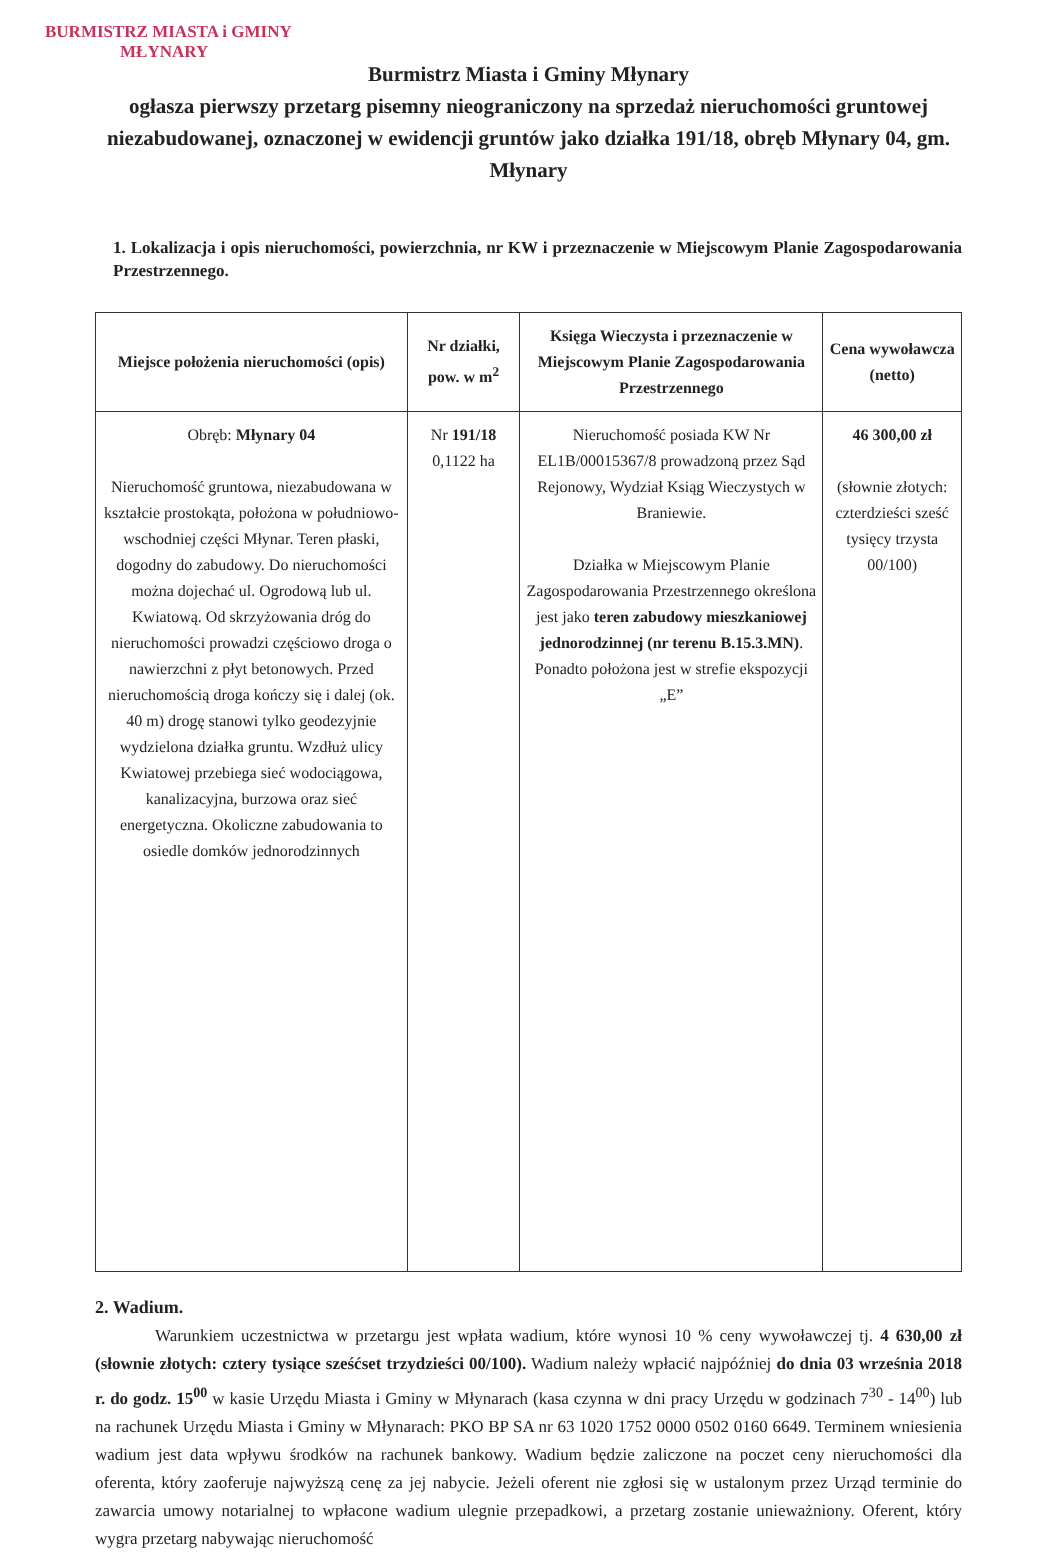BURMISTRZ MIASTA i GMINY
MŁYNARY
Burmistrz Miasta i Gminy Młynary
ogłasza pierwszy przetarg pisemny nieograniczony na sprzedaż nieruchomości gruntowej niezabudowanej, oznaczonej w ewidencji gruntów jako działka 191/18, obręb Młynary 04, gm. Młynary
1. Lokalizacja i opis nieruchomości, powierzchnia, nr KW i przeznaczenie w Miejscowym Planie Zagospodarowania Przestrzennego.
| Miejsce położenia nieruchomości (opis) | Nr działki, pow. w m<sup>2</sup> | Księga Wieczysta i przeznaczenie w Miejscowym Planie Zagospodarowania Przestrzennego | Cena wywoławcza (netto) |
| --- | --- | --- | --- |
| Obręb: Młynary 04 Nieruchomość gruntowa, niezabudowana w kształcie prostokąta, położona w południowo-wschodniej części Młynar. Teren płaski, dogodny do zabudowy. Do nieruchomości można dojechać ul. Ogrodową lub ul. Kwiatową. Od skrzyżowania dróg do nieruchomości prowadzi częściowo droga o nawierzchni z płyt betonowych. Przed nieruchomością droga kończy się i dalej (ok. 40 m) drogę stanowi tylko geodezyjnie wydzielona działka gruntu. Wzdłuż ulicy Kwiatowej przebiega sieć wodociągowa, kanalizacyjna, burzowa oraz sieć energetyczna. Okoliczne zabudowania to osiedle domków jednorodzinnych | Nr 191/18 0,1122 ha | Nieruchomość posiada KW Nr EL1B/00015367/8 prowadzoną przez Sąd Rejonowy, Wydział Ksiąg Wieczystych w Braniewie. Działka w Miejscowym Planie Zagospodarowania Przestrzennego określona jest jako teren zabudowy mieszkaniowej jednorodzinnej (nr terenu B.15.3.MN) . Ponadto położona jest w strefie ekspozycji „E” | 46 300,00 zł (słownie złotych: czterdzieści sześć tysięcy trzysta 00/100) |
2. Wadium.
Warunkiem uczestnictwa w przetargu jest wpłata wadium, które wynosi 10 % ceny wywoławczej tj. 4 630,00 zł (słownie złotych: cztery tysiące sześćset trzydzieści 00/100). Wadium należy wpłacić najpóźniej do dnia 03 września 2018 r. do godz. 15<sup>00</sup> w kasie Urzędu Miasta i Gminy w Młynarach (kasa czynna w dni pracy Urzędu w godzinach 7<sup>30</sup> - 14<sup>00</sup>) lub na rachunek Urzędu Miasta i Gminy w Młynarach: PKO BP SA nr 63 1020 1752 0000 0502 0160 6649. Terminem wniesienia wadium jest data wpływu środków na rachunek bankowy. Wadium będzie zaliczone na poczet ceny nieruchomości dla oferenta, który zaoferuje najwyższą cenę za jej nabycie. Jeżeli oferent nie zgłosi się w ustalonym przez Urząd terminie do zawarcia umowy notarialnej to wpłacone wadium ulegnie przepadkowi, a przetarg zostanie unieważniony. Oferent, który wygra przetarg nabywając nieruchomość